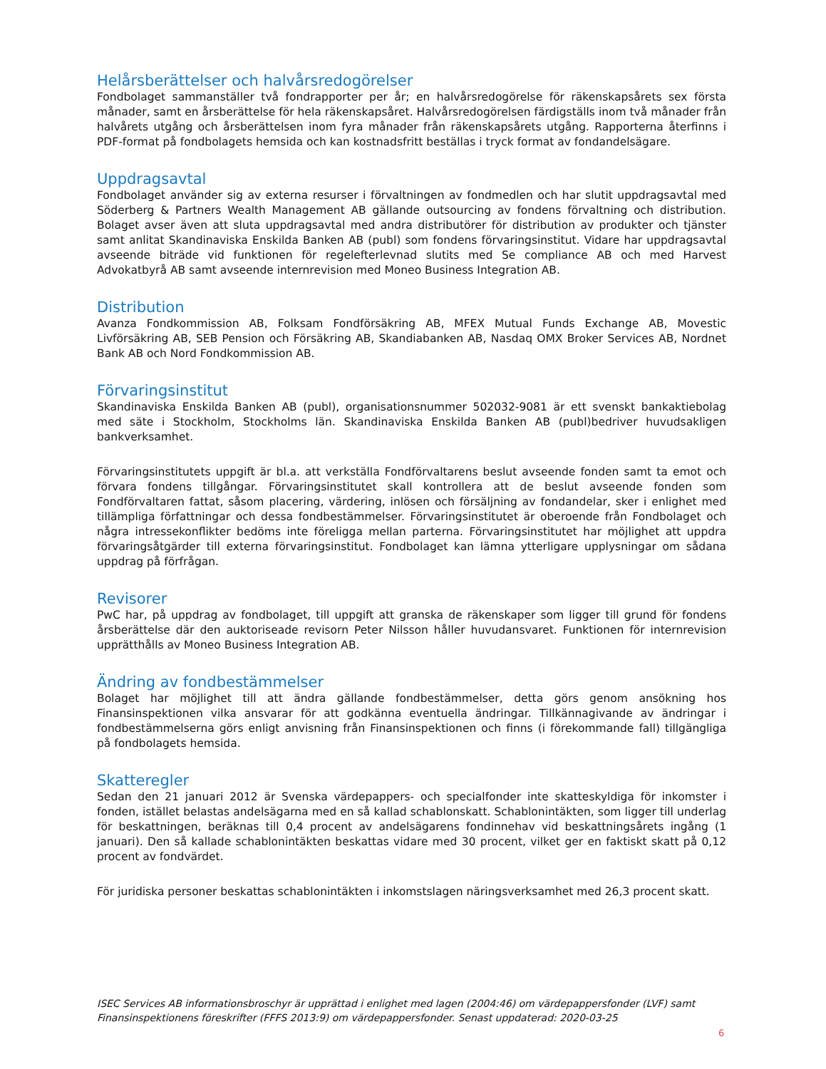Helårsberättelser och halvårsredogörelser
Fondbolaget sammanställer två fondrapporter per år; en halvårsredogörelse för räkenskapsårets sex första månader, samt en årsberättelse för hela räkenskapsåret. Halvårsredogörelsen färdigställs inom två månader från halvårets utgång och årsberättelsen inom fyra månader från räkenskapsårets utgång. Rapporterna återfinns i PDF-format på fondbolagets hemsida och kan kostnadsfritt beställas i tryck format av fondandelsägare.
Uppdragsavtal
Fondbolaget använder sig av externa resurser i förvaltningen av fondmedlen och har slutit uppdragsavtal med Söderberg & Partners Wealth Management AB gällande outsourcing av fondens förvaltning och distribution. Bolaget avser även att sluta uppdragsavtal med andra distributörer för distribution av produkter och tjänster samt anlitat Skandinaviska Enskilda Banken AB (publ) som fondens förvaringsinstitut. Vidare har uppdragsavtal avseende biträde vid funktionen för regelefterlevnad slutits med Se compliance AB och med Harvest Advokatbyrå AB samt avseende internrevision med Moneo Business Integration AB.
Distribution
Avanza Fondkommission AB, Folksam Fondförsäkring AB, MFEX Mutual Funds Exchange AB, Movestic Livförsäkring AB, SEB Pension och Försäkring AB, Skandiabanken AB, Nasdaq OMX Broker Services AB, Nordnet Bank AB och Nord Fondkommission AB.
Förvaringsinstitut
Skandinaviska Enskilda Banken AB (publ), organisationsnummer 502032-9081 är ett svenskt bankaktiebolag med säte i Stockholm, Stockholms län. Skandinaviska Enskilda Banken AB (publ)bedriver huvudsakligen bankverksamhet.
Förvaringsinstitutets uppgift är bl.a. att verkställa Fondförvaltarens beslut avseende fonden samt ta emot och förvara fondens tillgångar. Förvaringsinstitutet skall kontrollera att de beslut avseende fonden som Fondförvaltaren fattat, såsom placering, värdering, inlösen och försäljning av fondandelar, sker i enlighet med tillämpliga författningar och dessa fondbestämmelser. Förvaringsinstitutet är oberoende från Fondbolaget och några intressekonflikter bedöms inte föreligga mellan parterna. Förvaringsinstitutet har möjlighet att uppdra förvaringsåtgärder till externa förvaringsinstitut. Fondbolaget kan lämna ytterligare upplysningar om sådana uppdrag på förfrågan.
Revisorer
PwC har, på uppdrag av fondbolaget, till uppgift att granska de räkenskaper som ligger till grund för fondens årsberättelse där den auktoriseade revisorn Peter Nilsson håller huvudansvaret. Funktionen för internrevision upprätthålls av Moneo Business Integration AB.
Ändring av fondbestämmelser
Bolaget har möjlighet till att ändra gällande fondbestämmelser, detta görs genom ansökning hos Finansinspektionen vilka ansvarar för att godkänna eventuella ändringar. Tillkännagivande av ändringar i fondbestämmelserna görs enligt anvisning från Finansinspektionen och finns (i förekommande fall) tillgängliga på fondbolagets hemsida.
Skatteregler
Sedan den 21 januari 2012 är Svenska värdepappers- och specialfonder inte skatteskyldiga för inkomster i fonden, istället belastas andelsägarna med en så kallad schablonskatt. Schablonintäkten, som ligger till underlag för beskattningen, beräknas till 0,4 procent av andelsägarens fondinnehav vid beskattningsårets ingång (1 januari). Den så kallade schablonintäkten beskattas vidare med 30 procent, vilket ger en faktiskt skatt på 0,12 procent av fondvärdet.
För juridiska personer beskattas schablonintäkten i inkomstslagen näringsverksamhet med 26,3 procent skatt.
ISEC Services AB informationsbroschyr är upprättad i enlighet med lagen (2004:46) om värdepappersfonder (LVF) samt Finansinspektionens föreskrifter (FFFS 2013:9) om värdepappersfonder. Senast uppdaterad: 2020-03-25
6